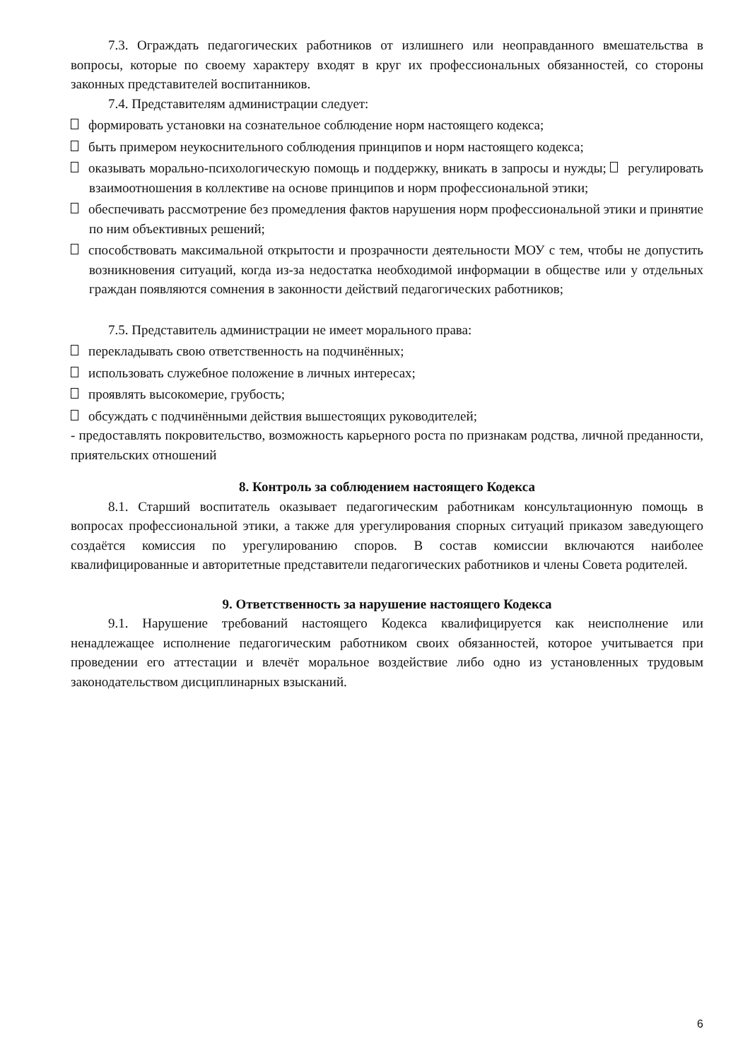7.3. Ограждать педагогических работников от излишнего или неоправданного вмешательства в вопросы, которые по своему характеру входят в круг их профессиональных обязанностей, со стороны законных представителей воспитанников.
7.4. Представителям администрации следует:
формировать установки на сознательное соблюдение норм настоящего кодекса;
быть примером неукоснительного соблюдения принципов и норм настоящего кодекса;
оказывать морально-психологическую помощь и поддержку, вникать в запросы и нужды; регулировать взаимоотношения в коллективе на основе принципов и норм профессиональной этики;
обеспечивать рассмотрение без промедления фактов нарушения норм профессиональной этики и принятие по ним объективных решений;
способствовать максимальной открытости и прозрачности деятельности МОУ с тем, чтобы не допустить возникновения ситуаций, когда из-за недостатка необходимой информации в обществе или у отдельных граждан появляются сомнения в законности действий педагогических работников;
7.5. Представитель администрации не имеет морального права:
перекладывать свою ответственность на подчинённых;
использовать служебное положение в личных интересах;
проявлять высокомерие, грубость;
обсуждать с подчинёнными действия вышестоящих руководителей;
- предоставлять покровительство, возможность карьерного роста по признакам родства, личной преданности, приятельских отношений
8. Контроль за соблюдением настоящего Кодекса
8.1. Старший воспитатель оказывает педагогическим работникам консультационную помощь в вопросах профессиональной этики, а также для урегулирования спорных ситуаций приказом заведующего создаётся комиссия по урегулированию споров. В состав комиссии включаются наиболее квалифицированные и авторитетные представители педагогических работников и члены Совета родителей.
9. Ответственность за нарушение настоящего Кодекса
9.1. Нарушение требований настоящего Кодекса квалифицируется как неисполнение или ненадлежащее исполнение педагогическим работником своих обязанностей, которое учитывается при проведении его аттестации и влечёт моральное воздействие либо одно из установленных трудовым законодательством дисциплинарных взысканий.
6